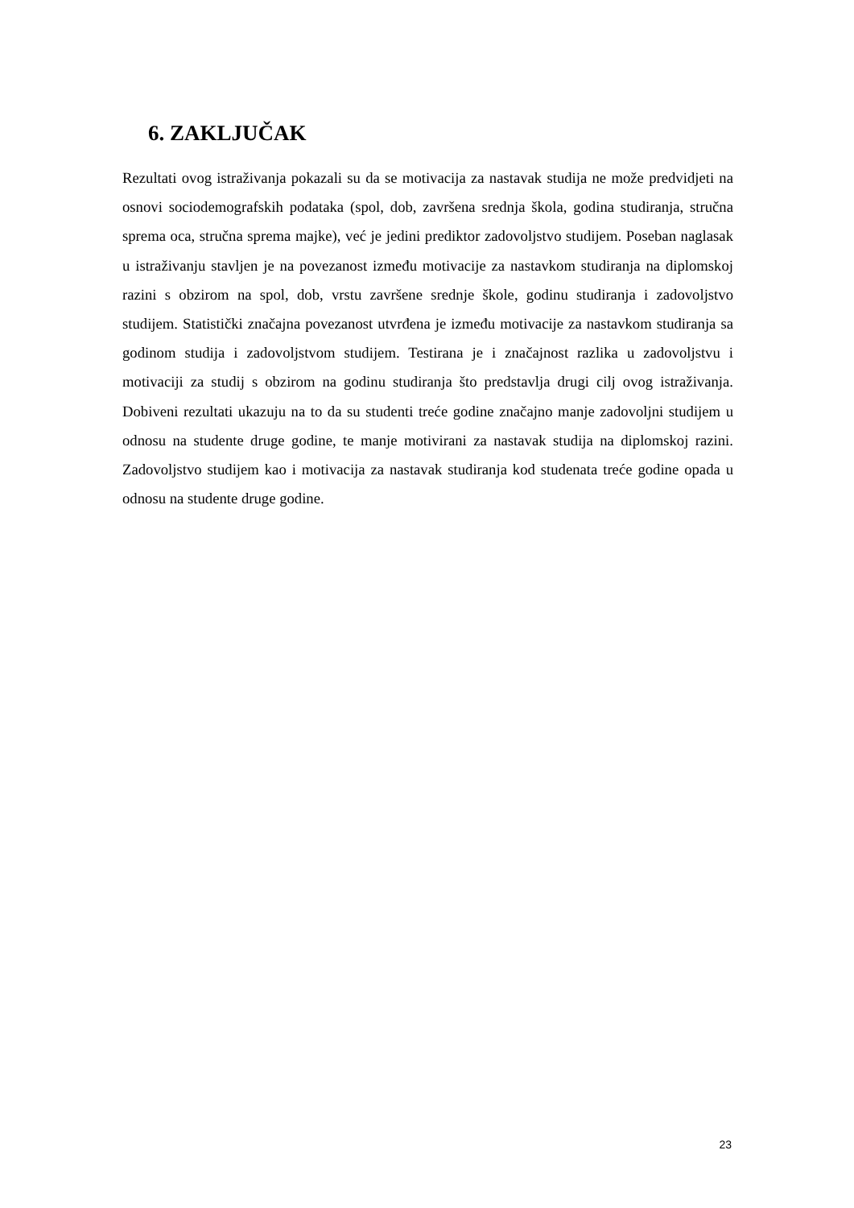6. ZAKLJUČAK
Rezultati ovog istraživanja pokazali su da se motivacija za nastavak studija ne može predvidjeti na osnovi sociodemografskih podataka (spol, dob, završena srednja škola, godina studiranja, stručna sprema oca, stručna sprema majke), već je jedini prediktor zadovoljstvo studijem. Poseban naglasak u istraživanju stavljen je na povezanost između motivacije za nastavkom studiranja na diplomskoj razini s obzirom na spol, dob, vrstu završene srednje škole, godinu studiranja i zadovoljstvo studijem. Statistički značajna povezanost utvrđena je između motivacije za nastavkom studiranja sa godinom studija i zadovoljstvom studijem. Testirana je i značajnost razlika u zadovoljstvu i motivaciji za studij s obzirom na godinu studiranja što predstavlja drugi cilj ovog istraživanja. Dobiveni rezultati ukazuju na to da su studenti treće godine značajno manje zadovoljni studijem u odnosu na studente druge godine, te manje motivirani za nastavak studija na diplomskoj razini. Zadovoljstvo studijem kao i motivacija za nastavak studiranja kod studenata treće godine opada u odnosu na studente druge godine.
23